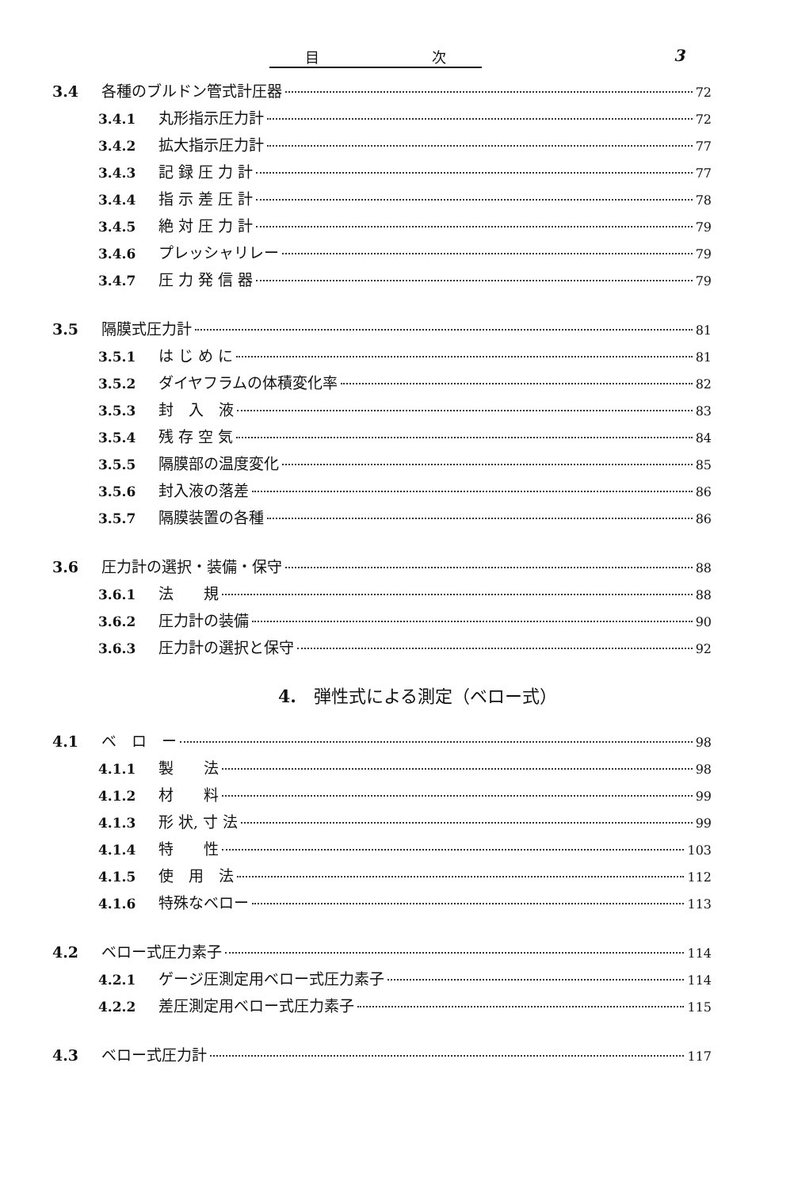目 次 3
3.4 各種のブルドン管式計圧器 72
3.4.1 丸形指示圧力計 72
3.4.2 拡大指示圧力計 77
3.4.3 記 録 圧 力 計 77
3.4.4 指 示 差 圧 計 78
3.4.5 絶 対 圧 力 計 79
3.4.6 プレッシャリレー 79
3.4.7 圧 力 発 信 器 79
3.5 隔膜式圧力計 81
3.5.1 は じ め に 81
3.5.2 ダイヤフラムの体積変化率 82
3.5.3 封　入　液 83
3.5.4 残 存 空 気 84
3.5.5 隔膜部の温度変化 85
3.5.6 封入液の落差 86
3.5.7 隔膜装置の各種 86
3.6 圧力計の選択・装備・保守 88
3.6.1 法　　規 88
3.6.2 圧力計の装備 90
3.6.3 圧力計の選択と保守 92
4.　弾性式による測定（ベロー式）
4.1 ベ　ロ　ー 98
4.1.1 製　　法 98
4.1.2 材　　料 99
4.1.3 形 状, 寸 法 99
4.1.4 特　　性 103
4.1.5 使　用　法 112
4.1.6 特殊なベロー 113
4.2 ベロー式圧力素子 114
4.2.1 ゲージ圧測定用ベロー式圧力素子 114
4.2.2 差圧測定用ベロー式圧力素子 115
4.3 ベロー式圧力計 117